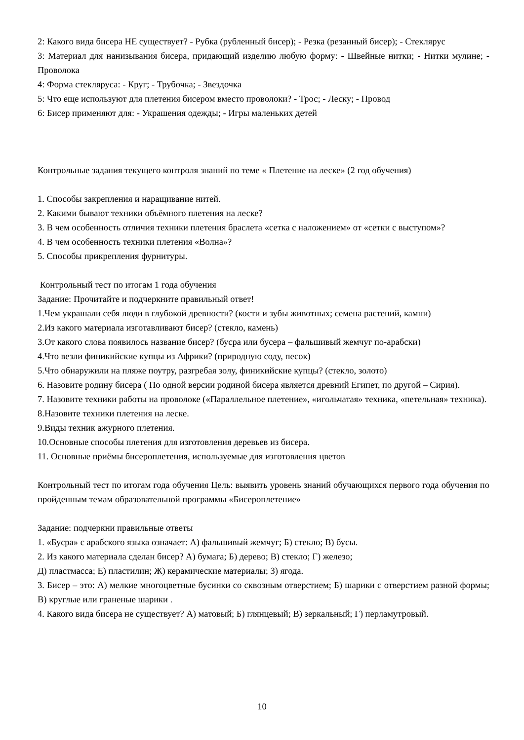2: Какого вида бисера НЕ существует? - Рубка (рубленный бисер); - Резка (резанный бисер); - Стеклярус
3: Материал для нанизывания бисера, придающий изделию любую форму: - Швейные нитки; - Нитки мулине; - Проволока
4: Форма стекляруса: - Круг; - Трубочка; - Звездочка
5: Что еще используют для плетения бисером вместо проволоки? - Трос; - Леску; - Провод
6: Бисер применяют для: - Украшения одежды; - Игры маленьких детей
Контрольные задания текущего контроля знаний по теме « Плетение на леске» (2 год обучения)
1. Способы закрепления и наращивание нитей.
2. Какими бывают техники объёмного плетения на леске?
3. В чем особенность отличия техники плетения браслета «сетка с наложением» от «сетки с выступом»?
4. В чем особенность техники плетения «Волна»?
5. Способы прикрепления фурнитуры.
Контрольный тест по итогам 1 года обучения
Задание: Прочитайте и подчеркните правильный ответ!
1.Чем украшали себя люди в глубокой древности? (кости и зубы животных; семена растений, камни)
2.Из какого материала изготавливают бисер? (стекло, камень)
3.От какого слова появилось название бисер? (бусра или бусера – фальшивый жемчуг по-арабски)
4.Что везли финикийские купцы из Африки? (природную соду, песок)
5.Что обнаружили на пляже поутру, разгребая золу, финикийские купцы? (стекло, золото)
6. Назовите родину бисера ( По одной версии родиной бисера является древний Египет, по другой – Сирия).
7. Назовите техники работы на проволоке («Параллельное плетение», «игольчатая» техника, «петельная» техника).
8.Назовите техники плетения на леске.
9.Виды техник ажурного плетения.
10.Основные способы плетения для изготовления деревьев из бисера.
11. Основные приёмы бисероплетения, используемые для изготовления цветов
Контрольный тест по итогам года обучения Цель: выявить уровень знаний обучающихся первого года обучения по пройденным темам образовательной программы «Бисероплетение»
Задание: подчеркни правильные ответы
1. «Бусра» с арабского языка означает: А) фальшивый жемчуг; Б) стекло; В) бусы.
2. Из какого материала сделан бисер? А) бумага; Б) дерево; В) стекло; Г) железо;
Д) пластмасса; Е) пластилин; Ж) керамические материалы; З) ягода.
3. Бисер – это: А) мелкие многоцветные бусинки со сквозным отверстием; Б) шарики с отверстием разной формы; В) круглые или граненые шарики .
4. Какого вида бисера не существует? А) матовый; Б) глянцевый; В) зеркальный; Г) перламутровый.
10